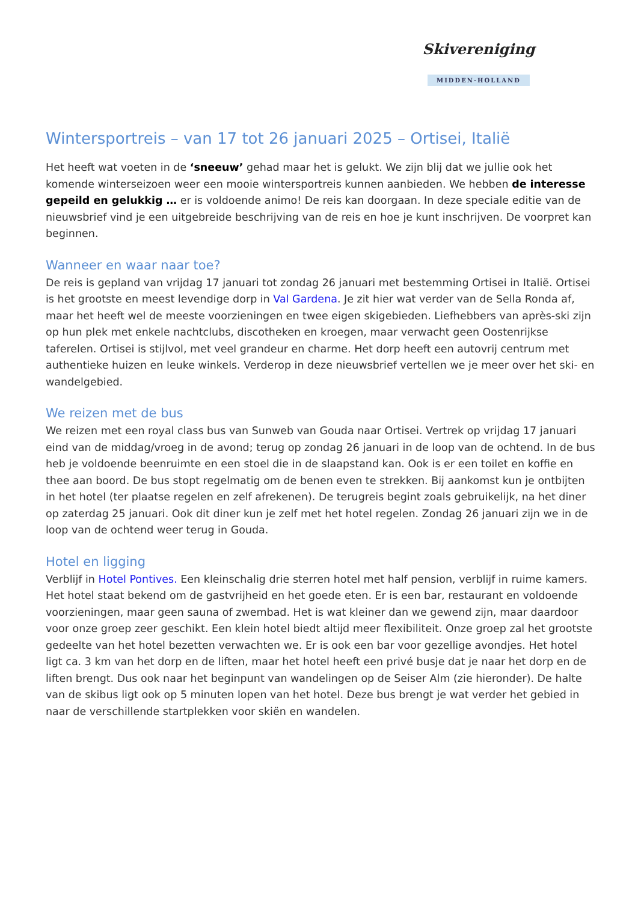Skivereniging
MIDDEN-HOLLAND
Wintersportreis – van 17 tot 26 januari 2025 – Ortisei, Italië
Het heeft wat voeten in de ‘sneeuw’ gehad maar het is gelukt. We zijn blij dat we jullie ook het komende winterseizoen weer een mooie wintersportreis kunnen aanbieden. We hebben de interesse gepeild en gelukkig … er is voldoende animo! De reis kan doorgaan. In deze speciale editie van de nieuwsbrief vind je een uitgebreide beschrijving van de reis en hoe je kunt inschrijven. De voorpret kan beginnen.
Wanneer en waar naar toe?
De reis is gepland van vrijdag 17 januari tot zondag 26 januari met bestemming Ortisei in Italië. Ortisei is het grootste en meest levendige dorp in Val Gardena. Je zit hier wat verder van de Sella Ronda af, maar het heeft wel de meeste voorzieningen en twee eigen skigebieden. Liefhebbers van après-ski zijn op hun plek met enkele nachtclubs, discotheken en kroegen, maar verwacht geen Oostenrijkse taferelen. Ortisei is stijlvol, met veel grandeur en charme. Het dorp heeft een autovrij centrum met authentieke huizen en leuke winkels. Verderop in deze nieuwsbrief vertellen we je meer over het ski- en wandelgebied.
We reizen met de bus
We reizen met een royal class bus van Sunweb van Gouda naar Ortisei. Vertrek op vrijdag 17 januari eind van de middag/vroeg in de avond; terug op zondag 26 januari in de loop van de ochtend. In de bus heb je voldoende beenruimte en een stoel die in de slaapstand kan. Ook is er een toilet en koffie en thee aan boord. De bus stopt regelmatig om de benen even te strekken. Bij aankomst kun je ontbijten in het hotel (ter plaatse regelen en zelf afrekenen). De terugreis begint zoals gebruikelijk, na het diner op zaterdag 25 januari. Ook dit diner kun je zelf met het hotel regelen. Zondag 26 januari zijn we in de loop van de ochtend weer terug in Gouda.
Hotel en ligging
Verblijf in Hotel Pontives. Een kleinschalig drie sterren hotel met half pension, verblijf in ruime kamers. Het hotel staat bekend om de gastvrijheid en het goede eten. Er is een bar, restaurant en voldoende voorzieningen, maar geen sauna of zwembad. Het is wat kleiner dan we gewend zijn, maar daardoor voor onze groep zeer geschikt. Een klein hotel biedt altijd meer flexibiliteit. Onze groep zal het grootste gedeelte van het hotel bezetten verwachten we. Er is ook een bar voor gezellige avondjes. Het hotel ligt ca. 3 km van het dorp en de liften, maar het hotel heeft een privé busje dat je naar het dorp en de liften brengt. Dus ook naar het beginpunt van wandelingen op de Seiser Alm (zie hieronder). De halte van de skibus ligt ook op 5 minuten lopen van het hotel. Deze bus brengt je wat verder het gebied in naar de verschillende startplekken voor skiën en wandelen.